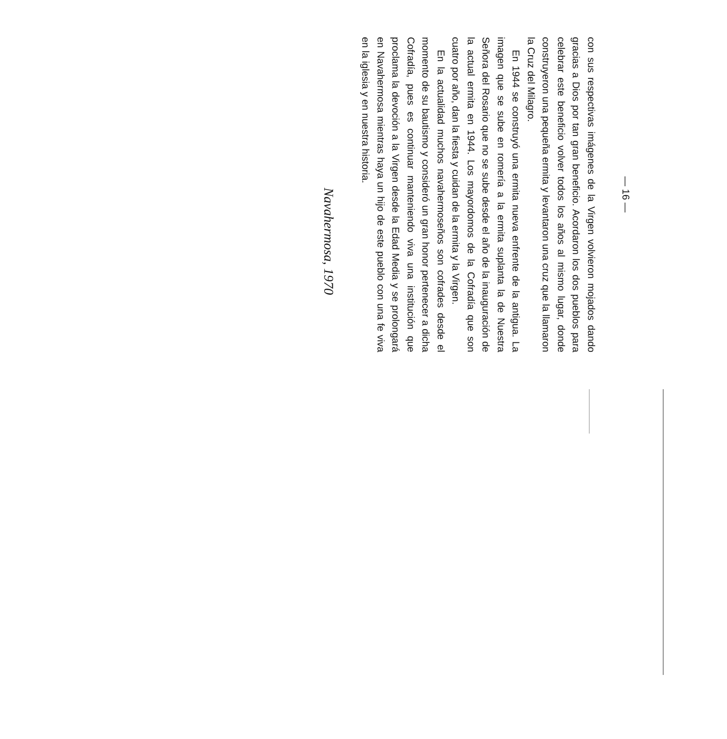— 16 —
con sus respectivas imágenes de la Virgen volvieron mojados dando gracias a Dios por tan gran beneficio. Acordaron los dos pueblos para celebrar este beneficio volver todos los años al mismo lugar, donde construyeron una pequeña ermita y levantaron una cruz que la llamaron la Cruz del Milagro.
En 1944 se construyó una ermita nueva enfrente de la antigua. La imagen que se sube en romería a la ermita suplanta la de Nuestra Señora del Rosario que no se sube desde el año de la inauguración de la actual ermita en 1944. Los mayordomos de la Cofradía que son cuatro por año, dan la fiesta y cuidan de la ermita y la Virgen.
En la actualidad muchos navahermoseños son cofrades desde el momento de su bautismo y consideró un gran honor pertenecer a dicha Cofradía, pues es continuar manteniendo viva una institución que proclama la devoción a la Virgen desde la Edad Media y se prolongará en Navahermosa mientras haya un hijo de este pueblo con una fe viva en la iglesia y en nuestra historia.
Navahermosa, 1970